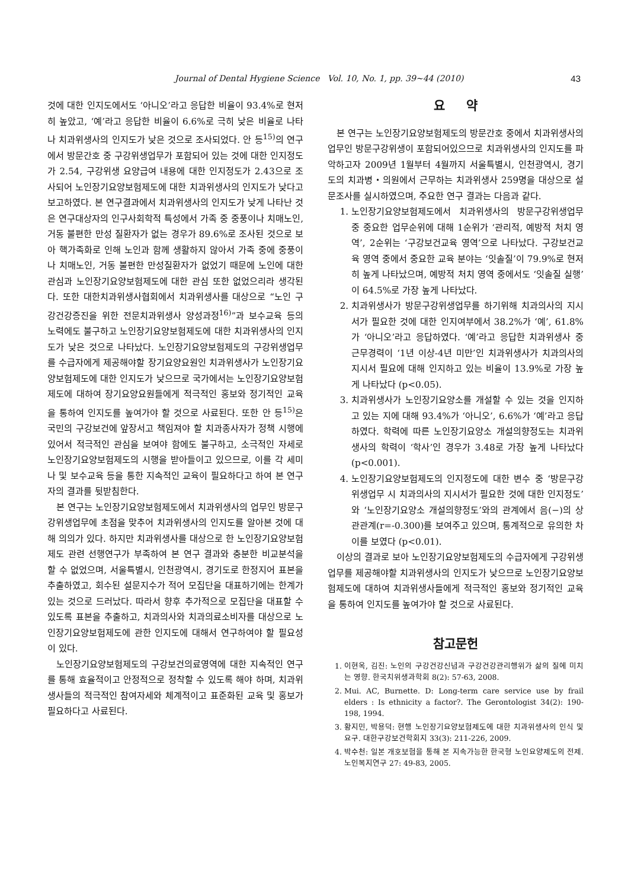Journal of Dental Hygiene Science Vol. 10, No. 1, pp. 39~44 (2010) 43
것에 대한 인지도에서도 ‘아니오’라고 응답한 비율이 93.4%로 현저히 높았고, ‘예’라고 응답한 비율이 6.6%로 극히 낮은 비율로 나타나 치과위생사의 인지도가 낮은 것으로 조사되었다. 안 등<sup>15)</sup>의 연구에서 방문간호 중 구강위생업무가 포함되어 있는 것에 대한 인지정도가 2.54, 구강위생 요양급여 내용에 대한 인지정도가 2.43으로 조사되어 노인장기요양보험제도에 대한 치과위생사의 인지도가 낮다고 보고하였다. 본 연구결과에서 치과위생사의 인지도가 낮게 나타난 것은 연구대상자의 인구사회학적 특성에서 가족 중 중풍이나 치매노인, 거동 불편한 만성 질환자가 없는 경우가 89.6%로 조사된 것으로 보아 핵가족화로 인해 노인과 함께 생활하지 않아서 가족 중에 중풍이나 치매노인, 거동 불편한 만성질환자가 없었기 때문에 노인에 대한 관심과 노인장기요양보험제도에 대한 관심 또한 없었으리라 생각된다. 또한 대한치과위생사협회에서 치과위생사를 대상으로 “노인 구강건강증진을 위한 전문치과위생사 양성과정<sup>16)</sup>”과 보수교육 등의 노력에도 불구하고 노인장기요양보험제도에 대한 치과위생사의 인지도가 낮은 것으로 나타났다. 노인장기요양보험제도의 구강위생업무를 수급자에게 제공해야할 장기요양요원인 치과위생사가 노인장기요양보험제도에 대한 인지도가 낮으므로 국가에서는 노인장기요양보험제도에 대하여 장기요양요원들에게 적극적인 홍보와 정기적인 교육을 통하여 인지도를 높여가야 할 것으로 사료된다. 또한 안 등<sup>15)</sup>은 국민의 구강보건에 앞장서고 책임져야 할 치과종사자가 정책 시행에 있어서 적극적인 관심을 보여야 함에도 불구하고, 소극적인 자세로 노인장기요양보험제도의 시행을 받아들이고 있으므로, 이를 각 세미나 및 보수교육 등을 통한 지속적인 교육이 필요하다고 하여 본 연구자의 결과를 뒷받침한다.
본 연구는 노인장기요양보험제도에서 치과위생사의 업무인 방문구강위생업무에 초점을 맞추어 치과위생사의 인지도를 알아본 것에 대해 의의가 있다. 하지만 치과위생사를 대상으로 한 노인장기요양보험제도 관련 선행연구가 부족하여 본 연구 결과와 충분한 비교분석을 할 수 없었으며, 서울특별시, 인천광역시, 경기도로 한정지어 표본을 추출하였고, 회수된 설문지수가 적어 모집단을 대표하기에는 한계가 있는 것으로 드러났다. 따라서 향후 추가적으로 모집단을 대표할 수 있도록 표본을 추출하고, 치과의사와 치과의료소비자를 대상으로 노인장기요양보험제도에 관한 인지도에 대해서 연구하여야 할 필요성이 있다.
노인장기요양보험제도의 구강보건의료영역에 대한 지속적인 연구를 통해 효율적이고 안정적으로 정착할 수 있도록 해야 하며, 치과위생사들의 적극적인 참여자세와 체계적이고 표준화된 교육 및 홍보가 필요하다고 사료된다.
요 약
본 연구는 노인장기요양보험제도의 방문간호 중에서 치과위생사의 업무인 방문구강위생이 포함되어있으므로 치과위생사의 인지도를 파악하고자 2009년 1월부터 4월까지 서울특별시, 인천광역시, 경기도의 치과병・의원에서 근무하는 치과위생사 259명을 대상으로 설문조사를 실시하였으며, 주요한 연구 결과는 다음과 같다.
1. 노인장기요양보험제도에서 치과위생사의 방문구강위생업무 중 중요한 업무순위에 대해 1순위가 ‘관리적, 예방적 처치 영역’, 2순위는 ‘구강보건교육 영역’으로 나타났다. 구강보건교육 영역 중에서 중요한 교육 분야는 ‘잇솔질’이 79.9%로 현저히 높게 나타났으며, 예방적 처치 영역 중에서도 ‘잇솔질 실행’이 64.5%로 가장 높게 나타났다.
2. 치과위생사가 방문구강위생업무를 하기위해 치과의사의 지시서가 필요한 것에 대한 인지여부에서 38.2%가 ‘예’, 61.8%가 ‘아니오’라고 응답하였다. ‘예’라고 응답한 치과위생사 중 근무경력이 ‘1년 이상-4년 미만’인 치과위생사가 치과의사의 지시서 필요에 대해 인지하고 있는 비율이 13.9%로 가장 높게 나타났다 (p<0.05).
3. 치과위생사가 노인장기요양소를 개설할 수 있는 것을 인지하고 있는 지에 대해 93.4%가 ‘아니오’, 6.6%가 ‘예’라고 응답하였다. 학력에 따른 노인장기요양소 개설의향정도는 치과위생사의 학력이 ‘학사’인 경우가 3.48로 가장 높게 나타났다(p<0.001).
4. 노인장기요양보험제도의 인지정도에 대한 변수 중 ‘방문구강위생업무 시 치과의사의 지시서가 필요한 것에 대한 인지정도’와 ‘노인장기요양소 개설의향정도’와의 관계에서 음(−)의 상관관계(r=-0.300)를 보여주고 있으며, 통계적으로 유의한 차이를 보였다 (p<0.01).
이상의 결과로 보아 노인장기요양보험제도의 수급자에게 구강위생업무를 제공해야할 치과위생사의 인지도가 낮으므로 노인장기요양보험제도에 대하여 치과위생사들에게 적극적인 홍보와 정기적인 교육을 통하여 인지도를 높여가야 할 것으로 사료된다.
참고문헌
1. 이현옥, 김진: 노인의 구강건강신념과 구강건강관리행위가 삶의 질에 미치는 영향. 한국치위생과학회 8(2): 57-63, 2008.
2. Mui. AC, Burnette. D: Long-term care service use by frail elders : Is ethnicity a factor?. The Gerontologist 34(2): 190-198, 1994.
3. 황지민, 박용덕: 현행 노인장기요양보험제도에 대한 치과위생사의 인식 및 요구. 대한구강보건학회지 33(3): 211-226, 2009.
4. 박수천: 일본 개호보험을 통해 본 지속가능한 한국형 노인요양제도의 전제. 노인복지연구 27: 49-83, 2005.